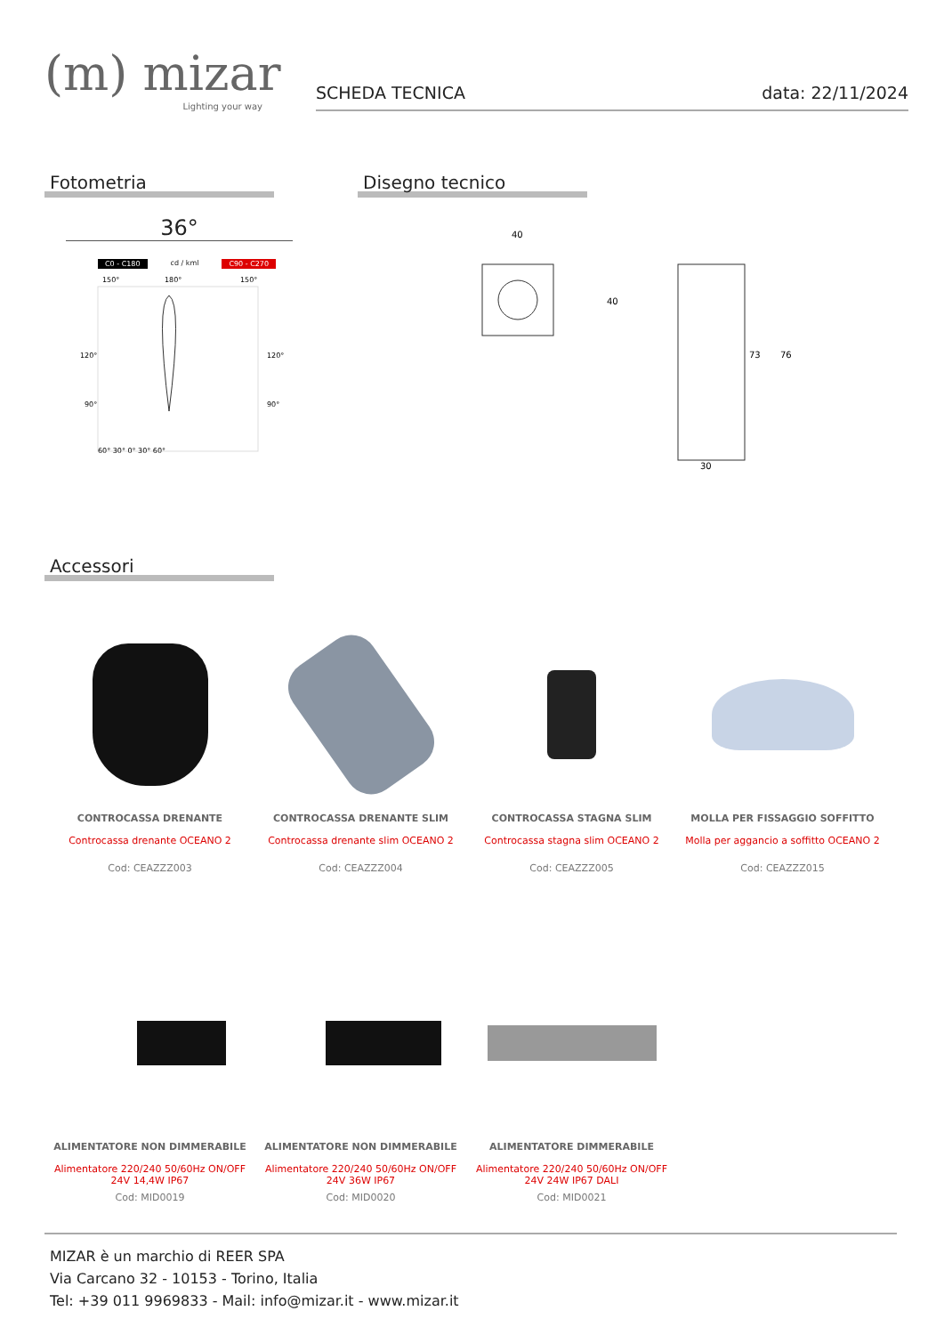(m) mizar
Lighting your way
SCHEDA TECNICA data: 22/11/2024
Fotometria
36°
C0 - C180 cd / kml C90 - C270
150°
180°
150°
120°
120°
90°
90°
60° 30° 0° 30° 60°
Disegno tecnico
40
40
30
73
76
Accessori
CONTROCASSA DRENANTE
Controcassa drenante OCEANO 2
Cod: CEAZZZ003
CONTROCASSA DRENANTE SLIM
Controcassa drenante slim OCEANO 2
Cod: CEAZZZ004
CONTROCASSA STAGNA SLIM
Controcassa stagna slim OCEANO 2
Cod: CEAZZZ005
MOLLA PER FISSAGGIO SOFFITTO
Molla per aggancio a soffitto OCEANO 2
Cod: CEAZZZ015
ALIMENTATORE NON DIMMERABILE
Alimentatore 220/240 50/60Hz ON/OFF
24V 14,4W IP67
Cod: MID0019
ALIMENTATORE NON DIMMERABILE
Alimentatore 220/240 50/60Hz ON/OFF
24V 36W IP67
Cod: MID0020
ALIMENTATORE DIMMERABILE
Alimentatore 220/240 50/60Hz ON/OFF
24V 24W IP67 DALI
Cod: MID0021
MIZAR è un marchio di REER SPA
Via Carcano 32 - 10153 - Torino, Italia
Tel: +39 011 9969833 - Mail: info@mizar.it - www.mizar.it